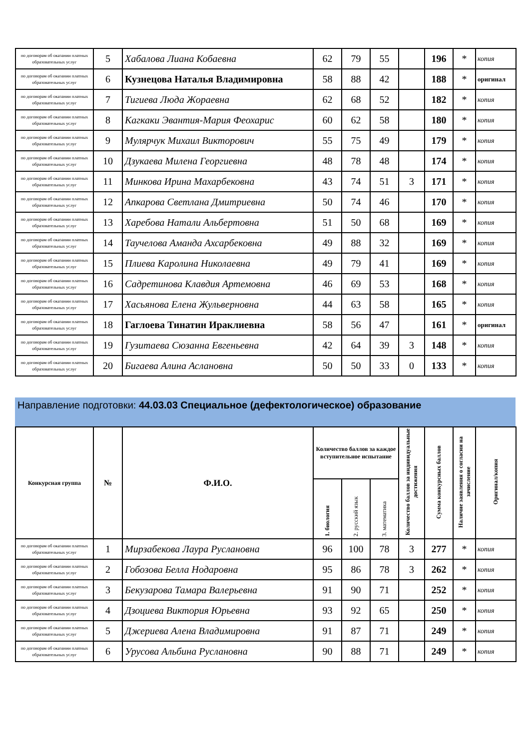| по договорам об оказании платных образовательных услуг | 5 | Хабалова Лиана Кобаевна | 62 | 79 | 55 | | 196 | * | копия |
| по договорам об оказании платных образовательных услуг | 6 | Кузнецова Наталья Владимировна | 58 | 88 | 42 | | 188 | * | оригинал |
| по договорам об оказании платных образовательных услуг | 7 | Тигиева Люда Жораевна | 62 | 68 | 52 | | 182 | * | копия |
| по договорам об оказании платных образовательных услуг | 8 | Кагкаки Эвантия-Мария Феохарис | 60 | 62 | 58 | | 180 | * | копия |
| по договорам об оказании платных образовательных услуг | 9 | Мулярчук Михаил Викторович | 55 | 75 | 49 | | 179 | * | копия |
| по договорам об оказании платных образовательных услуг | 10 | Дзукаева Милена Георгиевна | 48 | 78 | 48 | | 174 | * | копия |
| по договорам об оказании платных образовательных услуг | 11 | Минкова Ирина Махарбековна | 43 | 74 | 51 | 3 | 171 | * | копия |
| по договорам об оказании платных образовательных услуг | 12 | Апкарова Светлана Дмитриевна | 50 | 74 | 46 | | 170 | * | копия |
| по договорам об оказании платных образовательных услуг | 13 | Харебова Натали Альбертовна | 51 | 50 | 68 | | 169 | * | копия |
| по договорам об оказании платных образовательных услуг | 14 | Таучелова Аманда Ахсарбековна | 49 | 88 | 32 | | 169 | * | копия |
| по договорам об оказании платных образовательных услуг | 15 | Плиева Каролина Николаевна | 49 | 79 | 41 | | 169 | * | копия |
| по договорам об оказании платных образовательных услуг | 16 | Садретинова Клавдия Артемовна | 46 | 69 | 53 | | 168 | * | копия |
| по договорам об оказании платных образовательных услуг | 17 | Хасьянова Елена Жульверновна | 44 | 63 | 58 | | 165 | * | копия |
| по договорам об оказании платных образовательных услуг | 18 | Гаглоева Тинатин Ираклиевна | 58 | 56 | 47 | | 161 | * | оригинал |
| по договорам об оказании платных образовательных услуг | 19 | Гузитаева Сюзанна Евгеньевна | 42 | 64 | 39 | 3 | 148 | * | копия |
| по договорам об оказании платных образовательных услуг | 20 | Бигаева Алина Аслановна | 50 | 50 | 33 | 0 | 133 | * | копия |
Направление подготовки: 44.03.03 Специальное (дефектологическое) образование
| Конкурсная группа | № | Ф.И.О. | Количество баллов за каждое вступительное испытание | | | Количество баллов за индивидуальные достижения | Сумма конкурсных баллов | Наличие заявления о согласии на зачисление | Оригинал/копия |
| --- | --- | --- | --- | --- | --- | --- | --- | --- | --- |
| | | | 1. биология | 2. русский язык | 3. математика | | | | |
| по договорам об оказании платных образовательных услуг | 1 | Мирзабекова Лаура Руслановна | 96 | 100 | 78 | 3 | 277 | * | копия |
| по договорам об оказании платных образовательных услуг | 2 | Гобозова Белла Нодаровна | 95 | 86 | 78 | 3 | 262 | * | копия |
| по договорам об оказании платных образовательных услуг | 3 | Бекузарова Тамара Валерьевна | 91 | 90 | 71 | | 252 | * | копия |
| по договорам об оказании платных образовательных услуг | 4 | Дзоциева Виктория Юрьевна | 93 | 92 | 65 | | 250 | * | копия |
| по договорам об оказании платных образовательных услуг | 5 | Джериева Алена Владимировна | 91 | 87 | 71 | | 249 | * | копия |
| по договорам об оказании платных образовательных услуг | 6 | Урусова Альбина Руслановна | 90 | 88 | 71 | | 249 | * | копия |